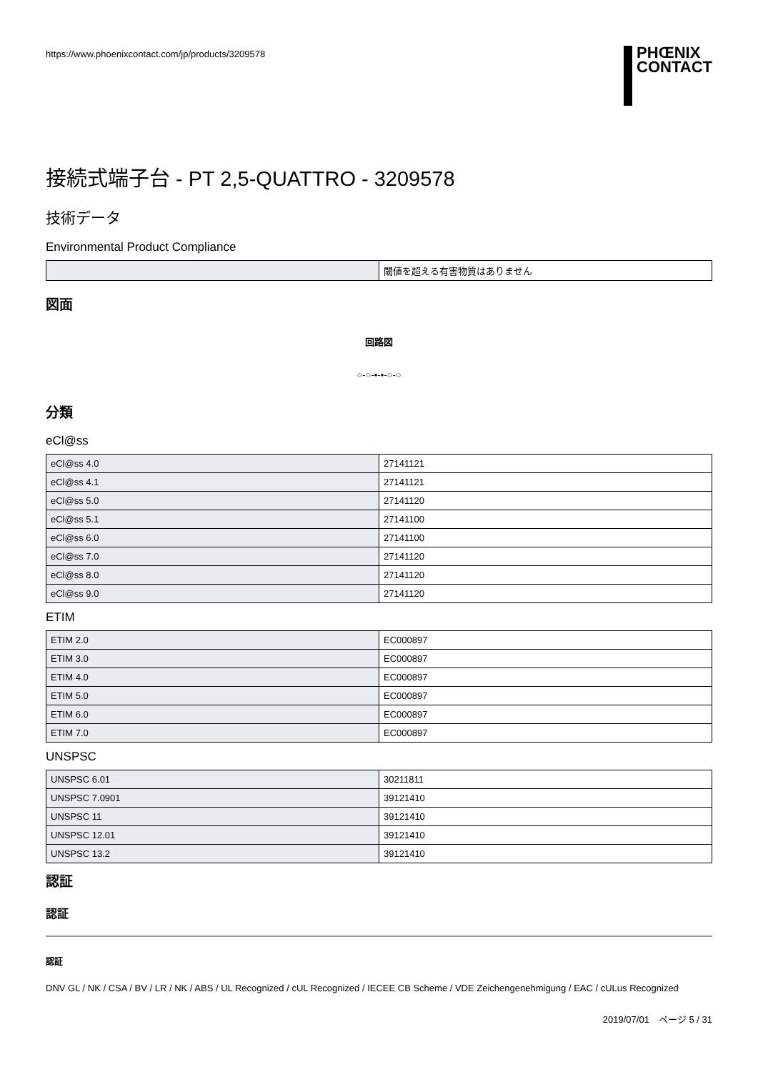https://www.phoenixcontact.com/jp/products/3209578
PHŒNIX
CONTACT
接続式端子台 - PT 2,5-QUATTRO - 3209578
技術データ
Environmental Product Compliance
| | 閾値を超える有害物質はありません |
図面
回路図
○-○-•-•-○-○
分類
eCl@ss
| eCl@ss 4.0 | 27141121 |
| eCl@ss 4.1 | 27141121 |
| eCl@ss 5.0 | 27141120 |
| eCl@ss 5.1 | 27141100 |
| eCl@ss 6.0 | 27141100 |
| eCl@ss 7.0 | 27141120 |
| eCl@ss 8.0 | 27141120 |
| eCl@ss 9.0 | 27141120 |
ETIM
| ETIM 2.0 | EC000897 |
| ETIM 3.0 | EC000897 |
| ETIM 4.0 | EC000897 |
| ETIM 5.0 | EC000897 |
| ETIM 6.0 | EC000897 |
| ETIM 7.0 | EC000897 |
UNSPSC
| UNSPSC 6.01 | 30211811 |
| UNSPSC 7.0901 | 39121410 |
| UNSPSC 11 | 39121410 |
| UNSPSC 12.01 | 39121410 |
| UNSPSC 13.2 | 39121410 |
認証
認証
認証
DNV GL / NK / CSA / BV / LR / NK / ABS / UL Recognized / cUL Recognized / IECEE CB Scheme / VDE Zeichengenehmigung / EAC / cULus Recognized
2019/07/01　ページ 5 / 31